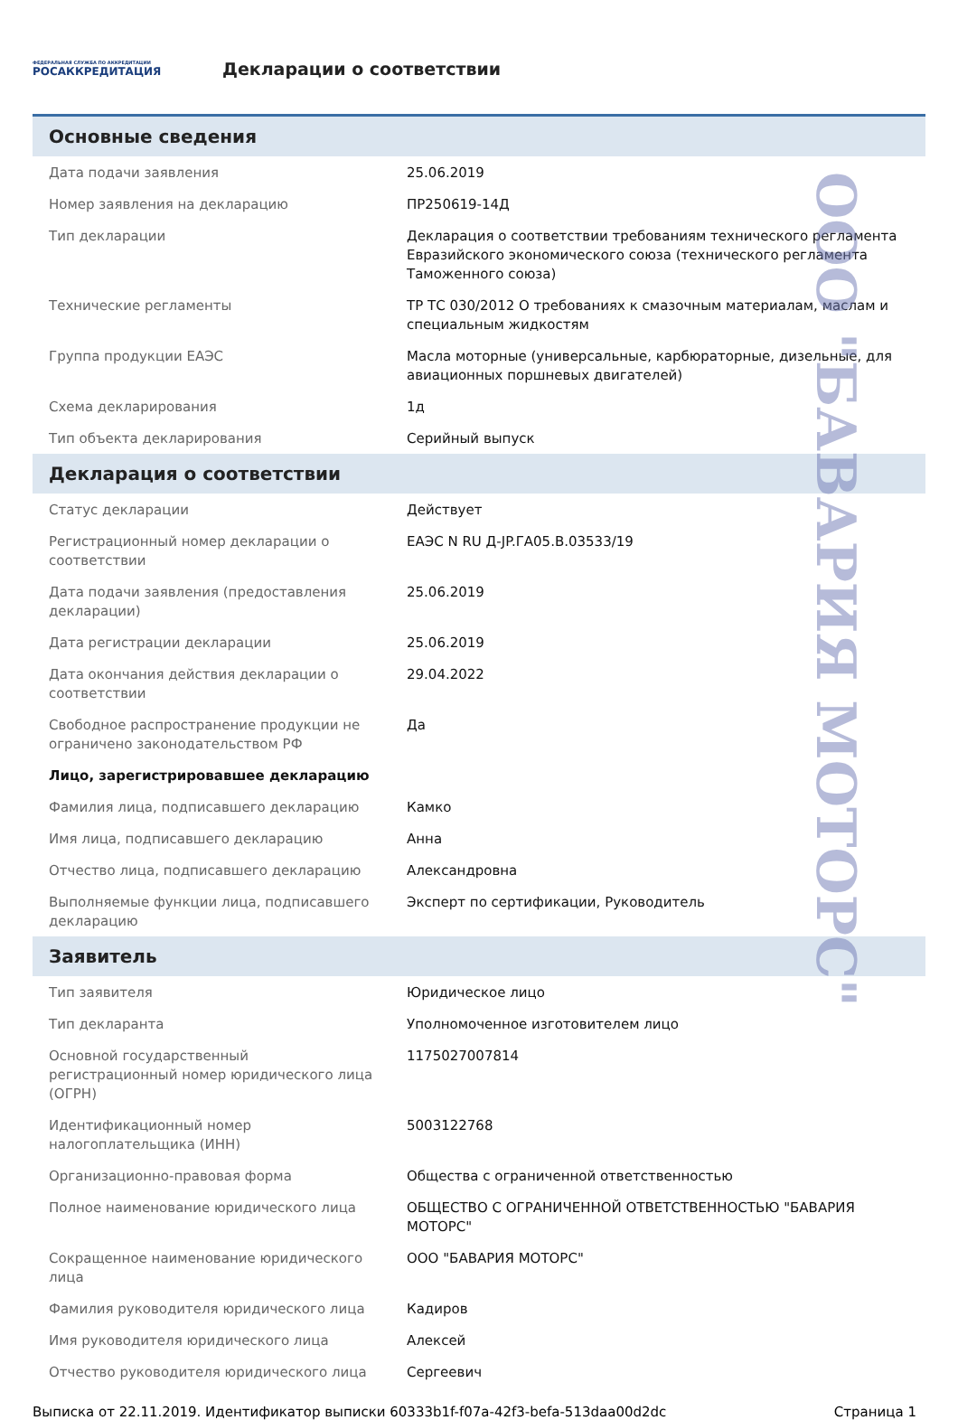ФЕДЕРАЛЬНАЯ СЛУЖБА ПО АККРЕДИТАЦИИ
РОСАККРЕДИТАЦИЯ
Декларации о соответствии
Основные сведения
| Дата подачи заявления | 25.06.2019 |
| Номер заявления на декларацию | ПР250619-14Д |
| Тип декларации | Декларация о соответствии требованиям технического регламента Евразийского экономического союза (технического регламента Таможенного союза) |
| Технические регламенты | ТР ТС 030/2012 О требованиях к смазочным материалам, маслам и специальным жидкостям |
| Группа продукции ЕАЭС | Масла моторные (универсальные, карбюраторные, дизельные, для авиационных поршневых двигателей) |
| Схема декларирования | 1д |
| Тип объекта декларирования | Серийный выпуск |
Декларация о соответствии
| Статус декларации | Действует |
| Регистрационный номер декларации о соответствии | ЕАЭС N RU Д-JP.ГА05.В.03533/19 |
| Дата подачи заявления (предоставления декларации) | 25.06.2019 |
| Дата регистрации декларации | 25.06.2019 |
| Дата окончания действия декларации о соответствии | 29.04.2022 |
| Свободное распространение продукции не ограничено законодательством РФ | Да |
| Лицо, зарегистрировавшее декларацию | |
| Фамилия лица, подписавшего декларацию | Камко |
| Имя лица, подписавшего декларацию | Анна |
| Отчество лица, подписавшего декларацию | Александровна |
| Выполняемые функции лица, подписавшего декларацию | Эксперт по сертификации, Руководитель |
Заявитель
| Тип заявителя | Юридическое лицо |
| Тип декларанта | Уполномоченное изготовителем лицо |
| Основной государственный регистрационный номер юридического лица (ОГРН) | 1175027007814 |
| Идентификационный номер налогоплательщика (ИНН) | 5003122768 |
| Организационно-правовая форма | Общества с ограниченной ответственностью |
| Полное наименование юридического лица | ОБЩЕСТВО С ОГРАНИЧЕННОЙ ОТВЕТСТВЕННОСТЬЮ "БАВАРИЯ МОТОРС" |
| Сокращенное наименование юридического лица | ООО "БАВАРИЯ МОТОРС" |
| Фамилия руководителя юридического лица | Кадиров |
| Имя руководителя юридического лица | Алексей |
| Отчество руководителя юридического лица | Сергеевич |
Выписка от 22.11.2019. Идентификатор выписки 60333b1f-f07a-42f3-befa-513daa00d2dc Страница 1
ООО "БАВАРИЯ МОТОРС"